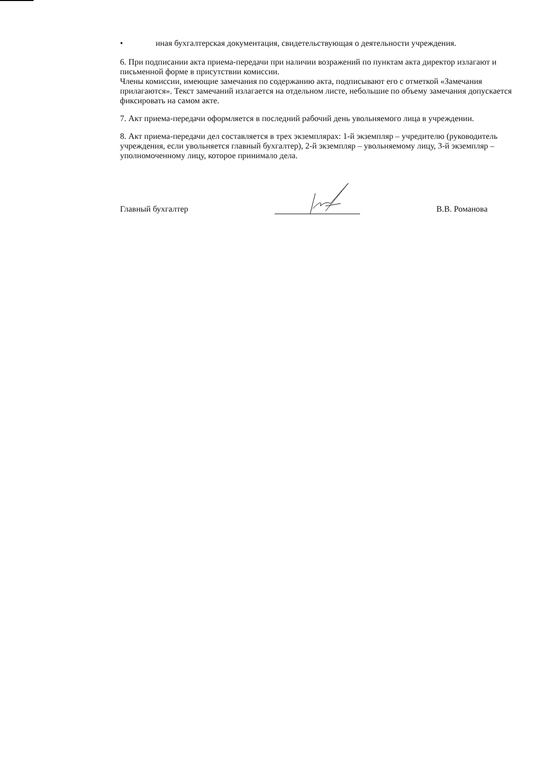• иная бухгалтерская документация, свидетельствующая о деятельности учреждения.
6. При подписании акта приема-передачи при наличии возражений по пунктам акта директор излагают и письменной форме в присутствии комиссии.
Члены комиссии, имеющие замечания по содержанию акта, подписывают его с отметкой «Замечания прилагаются». Текст замечаний излагается на отдельном листе, небольшие по объему замечания допускается фиксировать на самом акте.
7. Акт приема-передачи оформляется в последний рабочий день увольняемого лица в учреждении.
8. Акт приема-передачи дел составляется в трех экземплярах: 1-й экземпляр – учредителю (руководитель учреждения, если увольняется главный бухгалтер), 2-й экземпляр – увольняемому лицу, 3-й экземпляр – уполномоченному лицу, которое принимало дела.
Главный бухгалтер
В.В. Романова